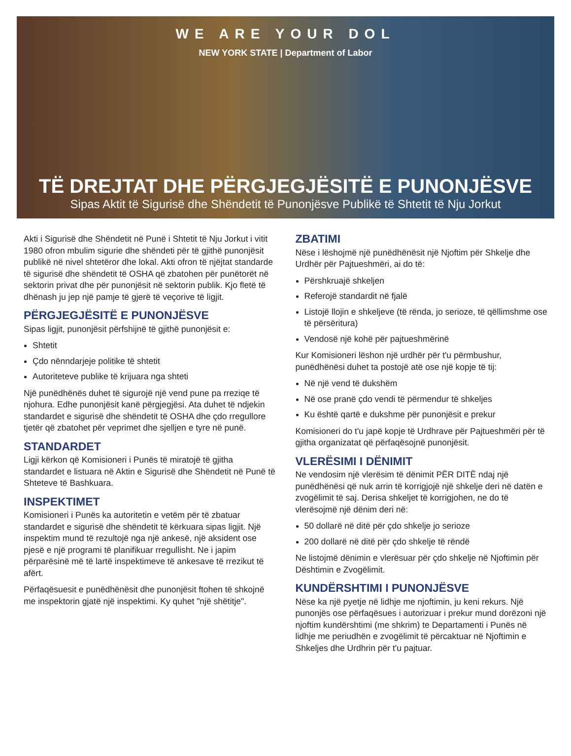WE ARE YOUR DOL
NEW YORK STATE | Department of Labor
TË DREJTAT DHE PËRGJEGJËSITË E PUNONJËSVE
Sipas Aktit të Sigurisë dhe Shëndetit të Punonjësve Publikë të Shtetit të Nju Jorkut
Akti i Sigurisë dhe Shëndetit në Punë i Shtetit të Nju Jorkut i vitit 1980 ofron mbulim sigurie dhe shëndeti për të gjithë punonjësit publikë në nivel shtetëror dhe lokal. Akti ofron të njëjtat standarde të sigurisë dhe shëndetit të OSHA që zbatohen për punëtorët në sektorin privat dhe për punonjësit në sektorin publik. Kjo fletë të dhënash ju jep një pamje të gjerë të veçorive të ligjit.
PËRGJEGJËSITË E PUNONJËSVE
Sipas ligjit, punonjësit përfshijnë të gjithë punonjësit e:
Shtetit
Çdo nënndarjeje politike të shtetit
Autoriteteve publike të krijuara nga shteti
Një punëdhënës duhet të sigurojë një vend pune pa rreziqe të njohura. Edhe punonjësit kanë përgjegjësi. Ata duhet të ndjekin standardet e sigurisë dhe shëndetit të OSHA dhe çdo rregullore tjetër që zbatohet për veprimet dhe sjelljen e tyre në punë.
STANDARDET
Ligji kërkon që Komisioneri i Punës të miratojë të gjitha standardet e listuara në Aktin e Sigurisë dhe Shëndetit në Punë të Shteteve të Bashkuara.
INSPEKTIMET
Komisioneri i Punës ka autoritetin e vetëm për të zbatuar standardet e sigurisë dhe shëndetit të kërkuara sipas ligjit. Një inspektim mund të rezultojë nga një ankesë, një aksident ose pjesë e një programi të planifikuar rregullisht. Ne i japim përparësinë më të lartë inspektimeve të ankesave të rrezikut të afërt.
Përfaqësuesit e punëdhënësit dhe punonjësit ftohen të shkojnë me inspektorin gjatë një inspektimi. Ky quhet "një shëtitje".
ZBATIMI
Nëse i lëshojmë një punëdhënësit një Njoftim për Shkelje dhe Urdhër për Pajtueshmëri, ai do të:
Përshkruajë shkeljen
Referojë standardit në fjalë
Listojë llojin e shkeljeve (të rënda, jo serioze, të qëllimshme ose të përsëritura)
Vendosë një kohë për pajtueshmërinë
Kur Komisioneri lëshon një urdhër për t'u përmbushur, punëdhënësi duhet ta postojë atë ose një kopje të tij:
Në një vend të dukshëm
Në ose pranë çdo vendi të përmendur të shkeljes
Ku është qartë e dukshme për punonjësit e prekur
Komisioneri do t'u japë kopje të Urdhrave për Pajtueshmëri për të gjitha organizatat që përfaqësojnë punonjësit.
VLERËSIMI I DËNIMIT
Ne vendosim një vlerësim të dënimit PËR DITË ndaj një punëdhënësi që nuk arrin të korrigjojë një shkelje deri në datën e zvogëlimit të saj. Derisa shkeljet të korrigjohen, ne do të vlerësojmë një dënim deri në:
50 dollarë në ditë për çdo shkelje jo serioze
200 dollarë në ditë për çdo shkelje të rëndë
Ne listojmë dënimin e vlerësuar për çdo shkelje në Njoftimin për Dështimin e Zvogëlimit.
KUNDËRSHTIMI I PUNONJËSVE
Nëse ka një pyetje në lidhje me njoftimin, ju keni rekurs. Një punonjës ose përfaqësues i autorizuar i prekur mund dorëzoni një njoftim kundërshtimi (me shkrim) te Departamenti i Punës në lidhje me periudhën e zvogëlimit të përcaktuar në Njoftimin e Shkeljes dhe Urdhrin për t'u pajtuar.